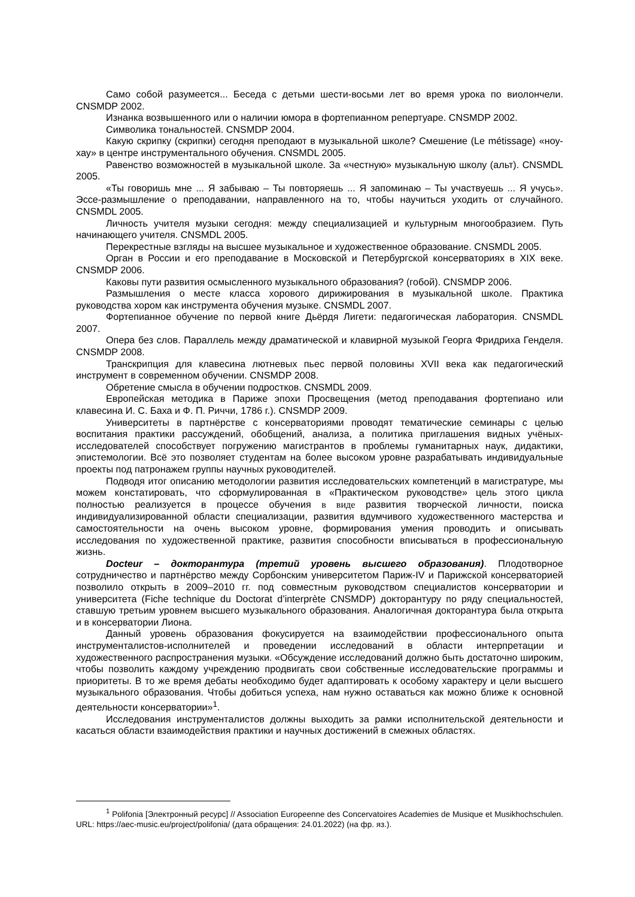Само собой разумеется... Беседа с детьми шести-восьми лет во время урока по виолончели. CNSMDP 2002.
Изнанка возвышенного или о наличии юмора в фортепианном репертуаре. CNSMDP 2002.
Символика тональностей. CNSMDP 2004.
Какую скрипку (скрипки) сегодня преподают в музыкальной школе? Смешение (Le métissage) «ноу-хау» в центре инструментального обучения. CNSMDL 2005.
Равенство возможностей в музыкальной школе. За «честную» музыкальную школу (альт). CNSMDL 2005.
«Ты говоришь мне ... Я забываю – Ты повторяешь ... Я запоминаю – Ты участвуешь ... Я учусь». Эссе-размышление о преподавании, направленного на то, чтобы научиться уходить от случайного. CNSMDL 2005.
Личность учителя музыки сегодня: между специализацией и культурным многообразием. Путь начинающего учителя. CNSMDL 2005.
Перекрестные взгляды на высшее музыкальное и художественное образование. CNSMDL 2005.
Орган в России и его преподавание в Московской и Петербургской консерваториях в XIX веке. CNSMDP 2006.
Каковы пути развития осмысленного музыкального образования? (гобой). CNSMDP 2006.
Размышления о месте класса хорового дирижирования в музыкальной школе. Практика руководства хором как инструмента обучения музыке. CNSMDL 2007.
Фортепианное обучение по первой книге Дьёрдя Лигети: педагогическая лаборатория. CNSMDL 2007.
Опера без слов. Параллель между драматической и клавирной музыкой Георга Фридриха Генделя. CNSMDP 2008.
Транскрипция для клавесина лютневых пьес первой половины XVII века как педагогический инструмент в современном обучении. CNSMDP 2008.
Обретение смысла в обучении подростков. CNSMDL 2009.
Европейская методика в Париже эпохи Просвещения (метод преподавания фортепиано или клавесина И. С. Баха и Ф. П. Риччи, 1786 г.). CNSMDP 2009.
Университеты в партнёрстве с консерваториями проводят тематические семинары с целью воспитания практики рассуждений, обобщений, анализа, а политика приглашения видных учёных-исследователей способствует погружению магистрантов в проблемы гуманитарных наук, дидактики, эпистемологии. Всё это позволяет студентам на более высоком уровне разрабатывать индивидуальные проекты под патронажем группы научных руководителей.
Подводя итог описанию методологии развития исследовательских компетенций в магистратуре, мы можем констатировать, что сформулированная в «Практическом руководстве» цель этого цикла полностью реализуется в процессе обучения в виде развития творческой личности, поиска индивидуализированной области специализации, развития вдумчивого художественного мастерства и самостоятельности на очень высоком уровне, формирования умения проводить и описывать исследования по художественной практике, развития способности вписываться в профессиональную жизнь.
Docteur – докторантура (третий уровень высшего образования). Плодотворное сотрудничество и партнёрство между Сорбонским университетом Париж-IV и Парижской консерваторией позволило открыть в 2009–2010 гг. под совместным руководством специалистов консерватории и университета (Fiche technique du Doctorat d’interprète CNSMDP) докторантуру по ряду специальностей, ставшую третьим уровнем высшего музыкального образования. Аналогичная докторантура была открыта и в консерватории Лиона.
Данный уровень образования фокусируется на взаимодействии профессионального опыта инструменталистов-исполнителей и проведении исследований в области интерпретации и художественного распространения музыки. «Обсуждение исследований должно быть достаточно широким, чтобы позволить каждому учреждению продвигать свои собственные исследовательские программы и приоритеты. В то же время дебаты необходимо будет адаптировать к особому характеру и цели высшего музыкального образования. Чтобы добиться успеха, нам нужно оставаться как можно ближе к основной деятельности консерватории»<sup>1</sup>.
Исследования инструменталистов должны выходить за рамки исполнительской деятельности и касаться области взаимодействия практики и научных достижений в смежных областях.
<sup>1</sup> Polifonia [Электронный ресурс] // Association Europeenne des Concervatoires Academies de Musique et Musikhochschulen. URL: https://aec-music.eu/project/polifonia/ (дата обращения: 24.01.2022) (на фр. яз.).